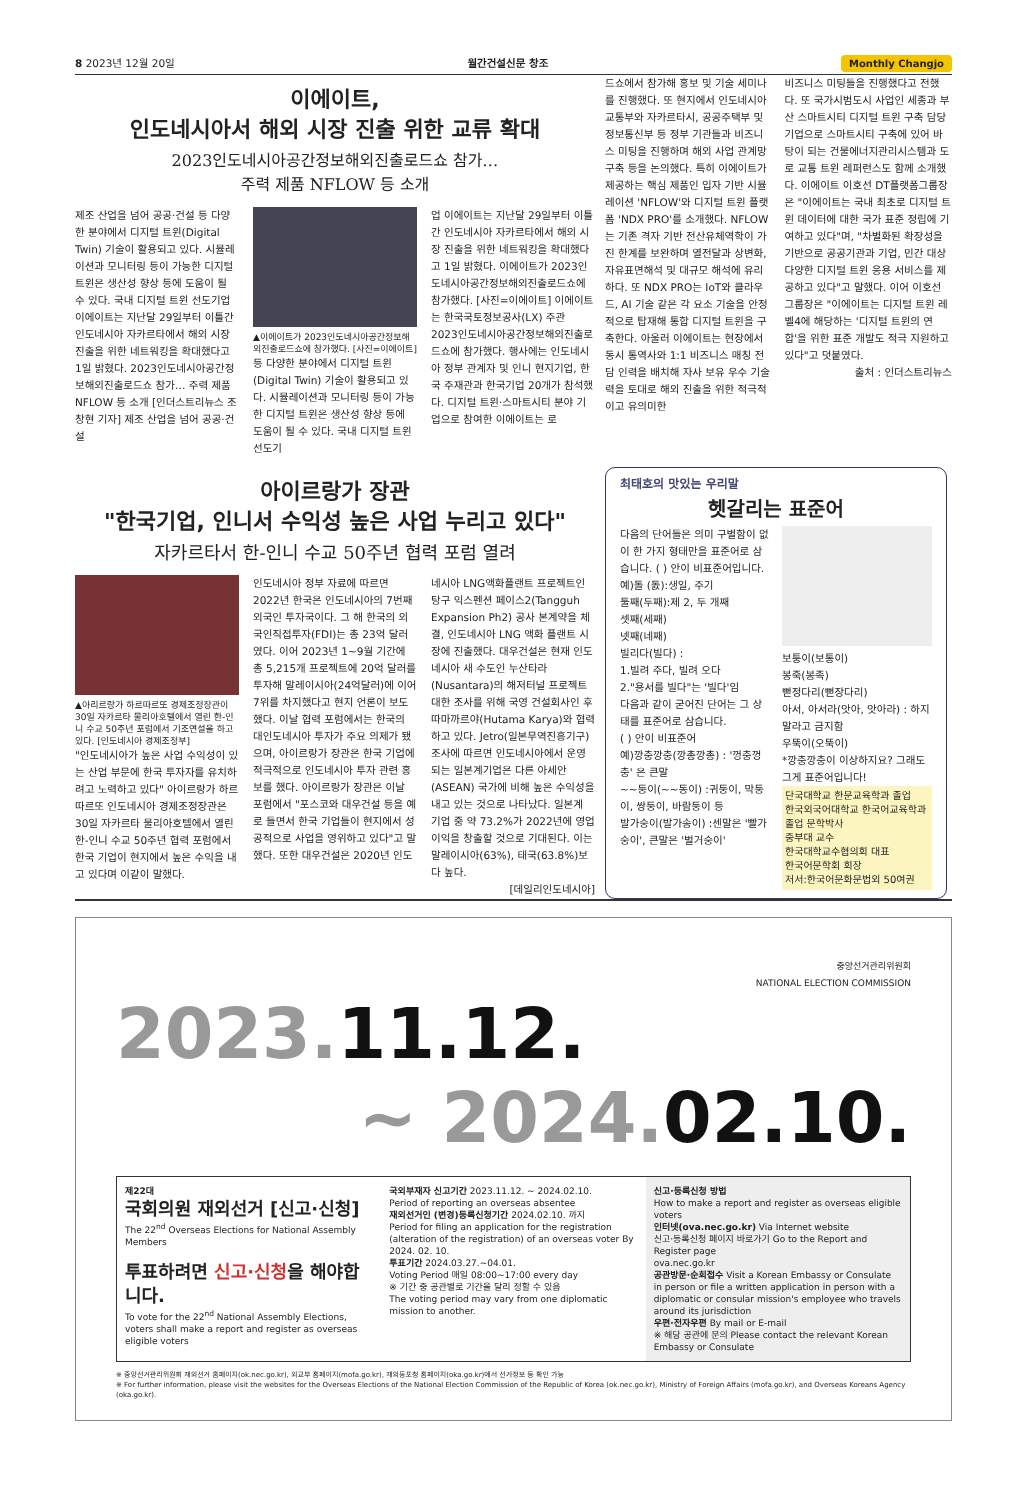8 2023년 12월 20일 월간건설신문 창조 Monthly Changjo
이에이트,
인도네시아서 해외 시장 진출 위한 교류 확대
2023인도네시아공간정보해외진출로드쇼 참가…
주력 제품 NFLOW 등 소개
제조 산업을 넘어 공공·건설 등 다양한 분야에서 디지털 트윈(Digital Twin) 기술이 활용되고 있다. 시뮬레이션과 모니터링 등이 가능한 디지털 트윈은 생산성 향상 등에 도움이 될 수 있다. 국내 디지털 트윈 선도기업 이에이트는 지난달 29일부터 이틀간 인도네시아 자카르타에서 해외 시장 진출을 위한 네트워킹을 확대했다고 1일 밝혔다. 2023인도네시아공간정보해외진출로드쇼 참가… 주력 제품 NFLOW 등 소개 [인더스트리뉴스 조창현 기자] 제조 산업을 넘어 공공·건설
▲이에이트가 2023인도네시아공간정보해외진출로드쇼에 참가했다. [사진=이에이트]
등 다양한 분야에서 디지털 트윈(Digital Twin) 기술이 활용되고 있다. 시뮬레이션과 모니터링 등이 가능한 디지털 트윈은 생산성 향상 등에 도움이 될 수 있다. 국내 디지털 트윈 선도기
업 이에이트는 지난달 29일부터 이틀간 인도네시아 자카르타에서 해외 시장 진출을 위한 네트워킹을 확대했다고 1일 밝혔다. 이에이트가 2023인도네시아공간정보해외진출로드쇼에 참가했다. [사진=이에이트] 이에이트는 한국국토정보공사(LX) 주관 2023인도네시아공간정보해외진출로드쇼에 참가했다. 행사에는 인도네시아 정부 관계자 및 인니 현지기업, 한국 주재관과 한국기업 20개가 참석했다. 디지털 트윈·스마트시티 분야 기업으로 참여한 이에이트는 로
드쇼에서 참가해 홍보 및 기술 세미나를 진행했다. 또 현지에서 인도네시아 교통부와 자카르타시, 공공주택부 및 정보통신부 등 정부 기관들과 비즈니스 미팅을 진행하며 해외 사업 관계망 구축 등을 논의했다. 특히 이에이트가 제공하는 핵심 제품인 입자 기반 시뮬레이션 'NFLOW'와 디지털 트윈 플랫폼 'NDX PRO'를 소개했다. NFLOW는 기존 격자 기반 전산유체역학이 가진 한계를 보완하며 열전달과 상변화, 자유표면해석 및 대규모 해석에 유리하다. 또 NDX PRO는 IoT와 클라우드, AI 기술 같은 각 요소 기술을 안정적으로 탑재해 통합 디지털 트윈을 구축한다. 아울러 이에이트는 현장에서 동시 통역사와 1:1 비즈니스 매칭 전담 인력을 배치해 자사 보유 우수 기술력을 토대로 해외 진출을 위한 적극적이고 유의미한
비즈니스 미팅들을 진행했다고 전했다. 또 국가시범도시 사업인 세종과 부산 스마트시티 디지털 트윈 구축 담당 기업으로 스마트시티 구축에 있어 바탕이 되는 건물에너지관리시스템과 도로 교통 트윈 레퍼런스도 함께 소개했다. 이에이트 이호선 DT플랫폼그룹장은 "이에이트는 국내 최초로 디지털 트윈 데이터에 대한 국가 표준 정립에 기여하고 있다"며, "차별화된 확장성을 기반으로 공공기관과 기업, 민간 대상 다양한 디지털 트윈 응용 서비스를 제공하고 있다"고 말했다. 이어 이호선 그룹장은 "이에이트는 디지털 트윈 레벨4에 해당하는 '디지털 트윈의 연합'을 위한 표준 개발도 적극 지원하고 있다"고 덧붙였다.
출처 : 인더스트리뉴스
아이르랑가 장관
"한국기업, 인니서 수익성 높은 사업 누리고 있다"
자카르타서 한-인니 수교 50주년 협력 포럼 열려
▲아리르랑가 하르따르또 경제조정장관이 30일 자카르타 물리아호텔에서 열린 한-인니 수교 50주년 포럼에서 기조연설을 하고 있다. [인도네시아 경제조정부]
"인도네시아가 높은 사업 수익성이 있는 산업 부문에 한국 투자자를 유치하려고 노력하고 있다" 아이르랑가 하르따르또 인도네시아 경제조정장관은 30일 자카르타 물리아호텔에서 열린 한-인니 수교 50주년 협력 포럼에서 한국 기업이 현지에서 높은 수익을 내고 있다며 이같이 말했다.
인도네시아 정부 자료에 따르면 2022년 한국은 인도네시아의 7번째 외국인 투자국이다. 그 해 한국의 외국인직접투자(FDI)는 총 23억 달러였다. 이어 2023년 1~9월 기간에 총 5,215개 프로젝트에 20억 달러를 투자해 말레이시아(24억달러)에 이어 7위를 차지했다고 현지 언론이 보도했다. 이날 협력 포럼에서는 한국의 대인도네시아 투자가 주요 의제가 됐으며, 아이르랑가 장관은 한국 기업에 적극적으로 인도네시아 투자 관련 홍보를 했다. 아이르랑가 장관은 이날 포럼에서 "포스코와 대우건설 등을 예로 들면서 한국 기업들이 현지에서 성공적으로 사업을 영위하고 있다"고 말했다. 또한 대우건설은 2020년 인도
네시아 LNG액화플랜트 프로젝트인 탕구 익스펜션 페이스2(Tangguh Expansion Ph2) 공사 본계약을 체결, 인도네시아 LNG 액화 플랜트 시장에 진출했다. 대우건설은 현재 인도네시아 새 수도인 누산타라(Nusantara)의 해저터널 프로젝트 대한 조사를 위해 국영 건설회사인 후따마까르야(Hutama Karya)와 협력하고 있다. Jetro(일본무역진흥기구) 조사에 따르면 인도네시아에서 운영되는 일본계기업은 다른 아세안(ASEAN) 국가에 비해 높은 수익성을 내고 있는 것으로 나타났다. 일본계 기업 중 약 73.2%가 2022년에 영업이익을 창출할 것으로 기대된다. 이는 말레이시아(63%), 태국(63.8%)보다 높다.
[데일리인도네시아]
최태호의 맛있는 우리말
헷갈리는 표준어
다음의 단어들은 의미 구별함이 없이 한 가지 형태만을 표준어로 삼습니다. ( ) 안이 비표준어입니다.
예)돌 (돐):생일, 주기
둘째(두째):제 2, 두 개째
셋째(세째)
넷째(네째)
빌리다(빌다) :
1.빌려 주다, 빌려 오다
2."용서를 빌다"는 '빌다'임
다음과 같이 굳어진 단어는 그 상태를 표준어로 삼습니다.
( ) 안이 비표준어
예)깡충깡충(깡총깡총) : '껑충껑충' 은 큰말
~~둥이(~~동이) :귀둥이, 막둥이, 쌍둥이, 바람둥이 등
발가숭이(발가송이) :센말은 '빨가숭이', 큰말은 '벌거숭이'
보퉁이(보통이)
봉죽(봉족)
뻗정다리(뻗장다리)
아서, 아서라(앗아, 앗아라) : 하지 말라고 금지함
우뚝이(오뚝이)
*깡충깡충이 이상하지요? 그래도 그게 표준어입니다!
단국대학교 한문교육학과 졸업
한국외국어대학교 한국어교육학과 졸업 문학박사
중부대 교수
한국대학교수협의회 대표
한국어문학회 회장
저서:한국어문화문법외 50여권
중앙선거관리위원회
NATIONAL ELECTION COMMISSION
2023.11.12.
~ 2024.02.10.
제22대
국회의원 재외선거 [신고·신청]
The 22<sup>nd</sup> Overseas Elections for National Assembly Members
투표하려면 신고·신청을 해야합니다.
To vote for the 22<sup>nd</sup> National Assembly Elections, voters shall make a report and register as overseas eligible voters
국외부재자 신고기간 2023.11.12. ~ 2024.02.10.
Period of reporting an overseas absentee
재외선거인 (변경)등록신청기간 2024.02.10. 까지
Period for filing an application for the registration (alteration of the registration) of an overseas voter By 2024. 02. 10.
투표기간 2024.03.27.~04.01.
Voting Period 매일 08:00~17:00 every day
※ 기간 중 공관별로 기간을 달리 정할 수 있음
The voting period may vary from one diplomatic mission to another.
신고·등록신청 방법
How to make a report and register as overseas eligible voters
인터넷(ova.nec.go.kr) Via Internet website
신고·등록신청 페이지 바로가기 Go to the Report and Register page
ova.nec.go.kr
공관방문·순회접수 Visit a Korean Embassy or Consulate in person or file a written application in person with a diplomatic or consular mission's employee who travels around its jurisdiction
우편·전자우편 By mail or E-mail
※ 해당 공관에 문의 Please contact the relevant Korean Embassy or Consulate
※ 중앙선거관리위원회 재외선거 홈페이지(ok.nec.go.kr), 외교부 홈페이지(mofa.go.kr), 재외동포청 홈페이지(oka.go.kr)에서 선거정보 등 확인 가능
※ For further information, please visit the websites for the Overseas Elections of the National Election Commission of the Republic of Korea (ok.nec.go.kr), Ministry of Foreign Affairs (mofa.go.kr), and Overseas Koreans Agency (oka.go.kr).